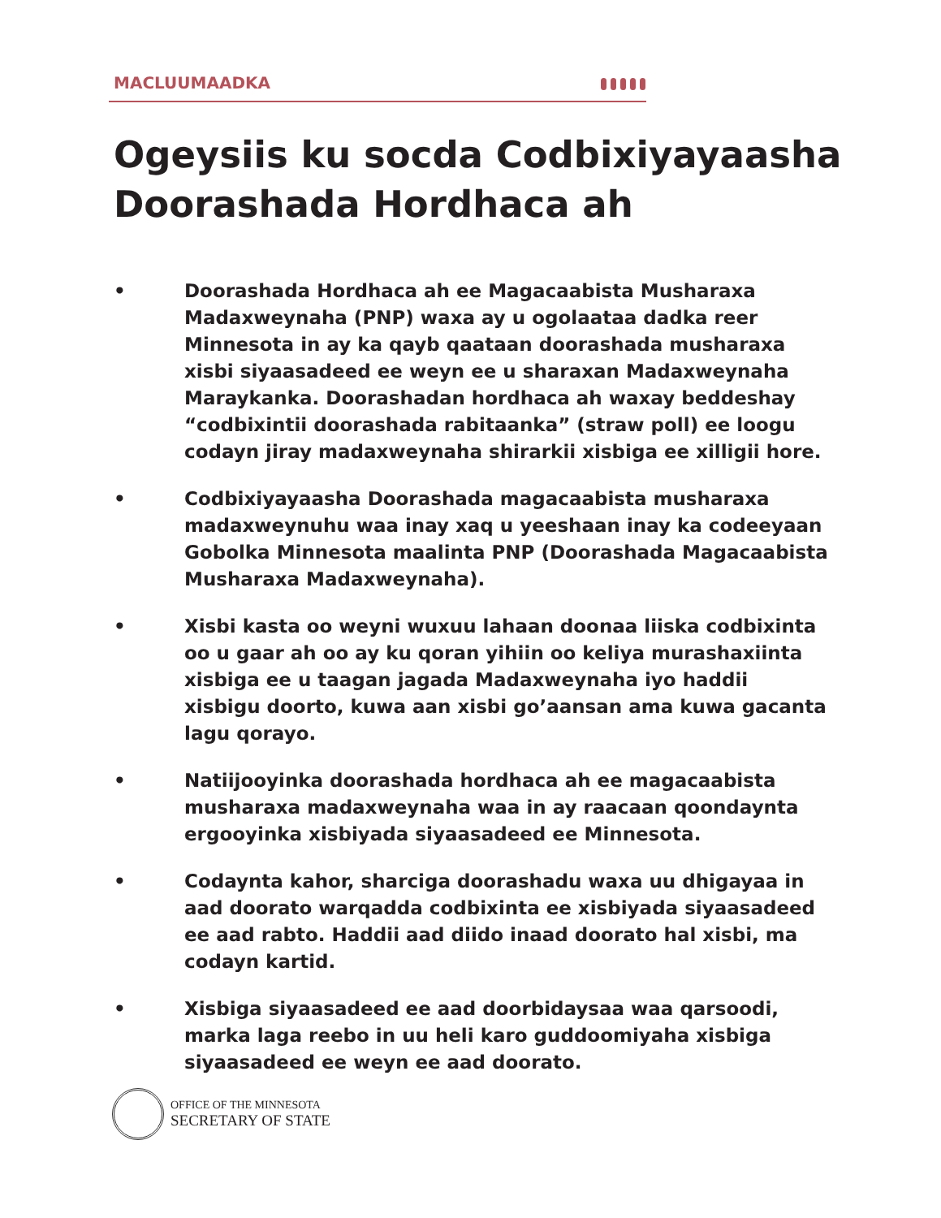MACLUUMAADKA
Ogeysiis ku socda Codbixiyayaasha Doorashada Hordhaca ah
• Doorashada Hordhaca ah ee Magacaabista Musharaxa Madaxweynaha (PNP) waxa ay u ogolaataa dadka reer Minnesota in ay ka qayb qaataan doorashada musharaxa xisbi siyaasadeed ee weyn ee u sharaxan Madaxweynaha Maraykanka. Doorashadan hordhaca ah waxay beddeshay “codbixintii doorashada rabitaanka” (straw poll) ee loogu codayn jiray madaxweynaha shirarkii xisbiga ee xilligii hore.
• Codbixiyayaasha Doorashada magacaabista musharaxa madaxweynuhu waa inay xaq u yeeshaan inay ka codeeyaan Gobolka Minnesota maalinta PNP (Doorashada Magacaabista Musharaxa Madaxweynaha).
• Xisbi kasta oo weyni wuxuu lahaan doonaa liiska codbixinta oo u gaar ah oo ay ku qoran yihiin oo keliya murashaxiinta xisbiga ee u taagan jagada Madaxweynaha iyo haddii xisbigu doorto, kuwa aan xisbi go’aansan ama kuwa gacanta lagu qorayo.
• Natiijooyinka doorashada hordhaca ah ee magacaabista musharaxa madaxweynaha waa in ay raacaan qoondaynta ergooyinka xisbiyada siyaasadeed ee Minnesota.
• Codaynta kahor, sharciga doorashadu waxa uu dhigayaa in aad doorato warqadda codbixinta ee xisbiyada siyaasadeed ee aad rabto. Haddii aad diido inaad doorato hal xisbi, ma codayn kartid.
• Xisbiga siyaasadeed ee aad doorbidaysaa waa qarsoodi, marka laga reebo in uu heli karo guddoomiyaha xisbiga siyaasadeed ee weyn ee aad doorato.
OFFICE OF THE MINNESOTA
SECRETARY OF STATE